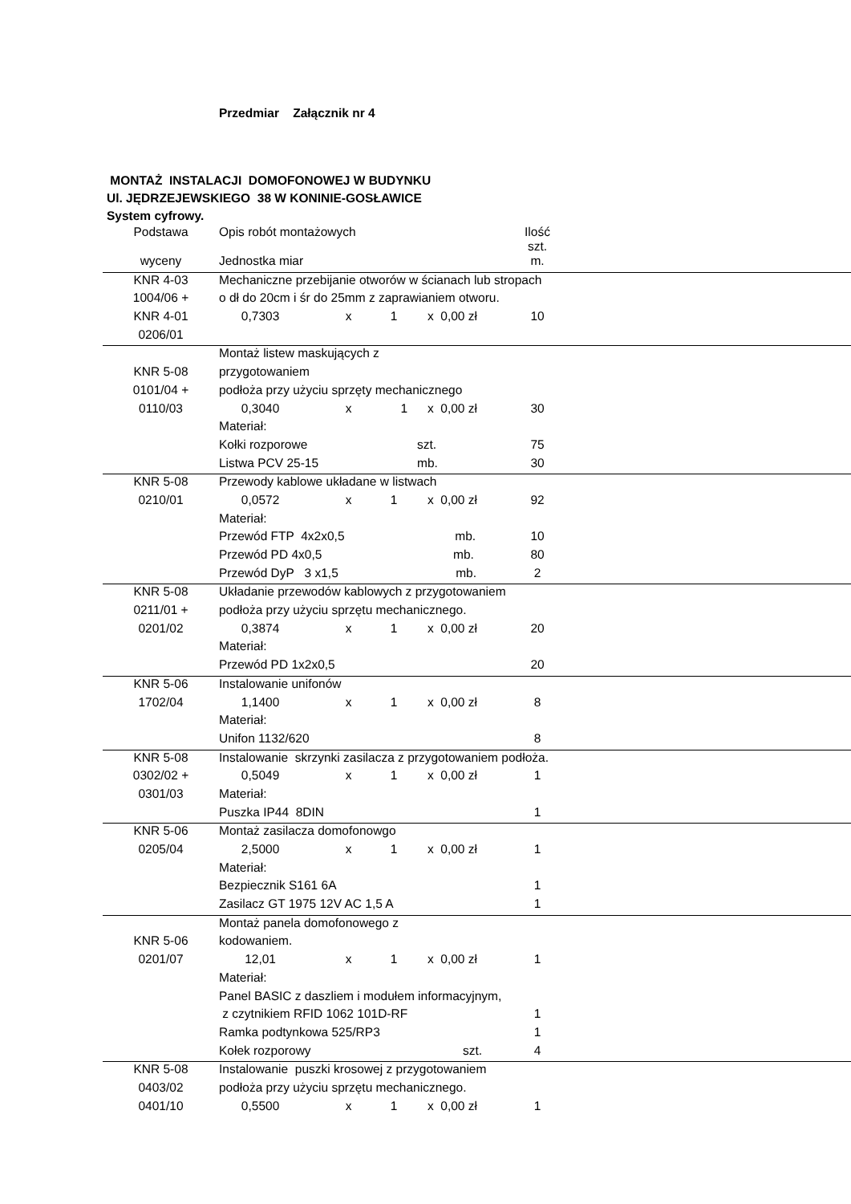Przedmiar Załącznik nr 4
MONTAŻ INSTALACJI DOMOFONOWEJ W BUDYNKU
Ul. JĘDRZEJEWSKIEGO 38 W KONINIE-GOSŁAWICE
System cyfrowy.
| Podstawa | Opis robót montażowych | | | | Ilość szt. | |
| wyceny | Jednostka miar | | | | m. | |
| KNR 4-03 | Mechaniczne przebijanie otworów w ścianach lub stropach | | | | | |
| 1004/06 + | o dł do 20cm i śr do 25mm z zaprawianiem otworu. | | | | | |
| KNR 4-01 | 0,7303 | x | 1 | x 0,00 zł | 10 | |
| 0206/01 | | | | | | |
| | Montaż listew maskujących z | | | | | |
| KNR 5-08 | przygotowaniem | | | | | |
| 0101/04 + | podłoża przy użyciu sprzęty mechanicznego | | | | | |
| 0110/03 | 0,3040 | x | 1 | x 0,00 zł | 30 | |
| | Materiał: | | | | | |
| | Kołki rozporowe | | | szt. | 75 | |
| | Listwa PCV 25-15 | | | mb. | 30 | |
| KNR 5-08 | Przewody kablowe układane w listwach | | | | | |
| 0210/01 | 0,0572 | x | 1 | x 0,00 zł | 92 | |
| | Materiał: | | | | | |
| | Przewód FTP 4x2x0,5 mb. | | | | 10 | |
| | Przewód PD 4x0,5 mb. | | | | 80 | |
| | Przewód DyP 3 x1,5 mb. | | | | 2 | |
| KNR 5-08 | Układanie przewodów kablowych z przygotowaniem | | | | | |
| 0211/01 + | podłoża przy użyciu sprzętu mechanicznego. | | | | | |
| 0201/02 | 0,3874 | x | 1 | x 0,00 zł | 20 | |
| | Materiał: | | | | | |
| | Przewód PD 1x2x0,5 | | | | 20 | |
| KNR 5-06 | Instalowanie unifonów | | | | | |
| 1702/04 | 1,1400 | x | 1 | x 0,00 zł | 8 | |
| | Materiał: | | | | | |
| | Unifon 1132/620 | | | | 8 | |
| KNR 5-08 | Instalowanie skrzynki zasilacza z przygotowaniem podłoża. | | | | | |
| 0302/02 + | 0,5049 | x | 1 | x 0,00 zł | 1 | |
| 0301/03 | Materiał: | | | | | |
| | Puszka IP44 8DIN | | | | 1 | |
| KNR 5-06 | Montaż zasilacza domofonowgo | | | | | |
| 0205/04 | 2,5000 | x | 1 | x 0,00 zł | 1 | |
| | Materiał: | | | | | |
| | Bezpiecznik S161 6A | | | | 1 | |
| | Zasilacz GT 1975 12V AC 1,5 A | | | | 1 | |
| | Montaż panela domofonowego z | | | | | |
| KNR 5-06 | kodowaniem. | | | | | |
| 0201/07 | 12,01 | x | 1 | x 0,00 zł | 1 | |
| | Materiał: | | | | | |
| | Panel BASIC z daszliem i modułem informacyjnym, | | | | | |
| | z czytnikiem RFID 1062 101D-RF | | | | 1 | |
| | Ramka podtynkowa 525/RP3 | | | | 1 | |
| | Kołek rozporowy szt. | | | | 4 | |
| KNR 5-08 | Instalowanie puszki krosowej z przygotowaniem | | | | | |
| 0403/02 | podłoża przy użyciu sprzętu mechanicznego. | | | | | |
| 0401/10 | 0,5500 | x | 1 | x 0,00 zł | 1 | |